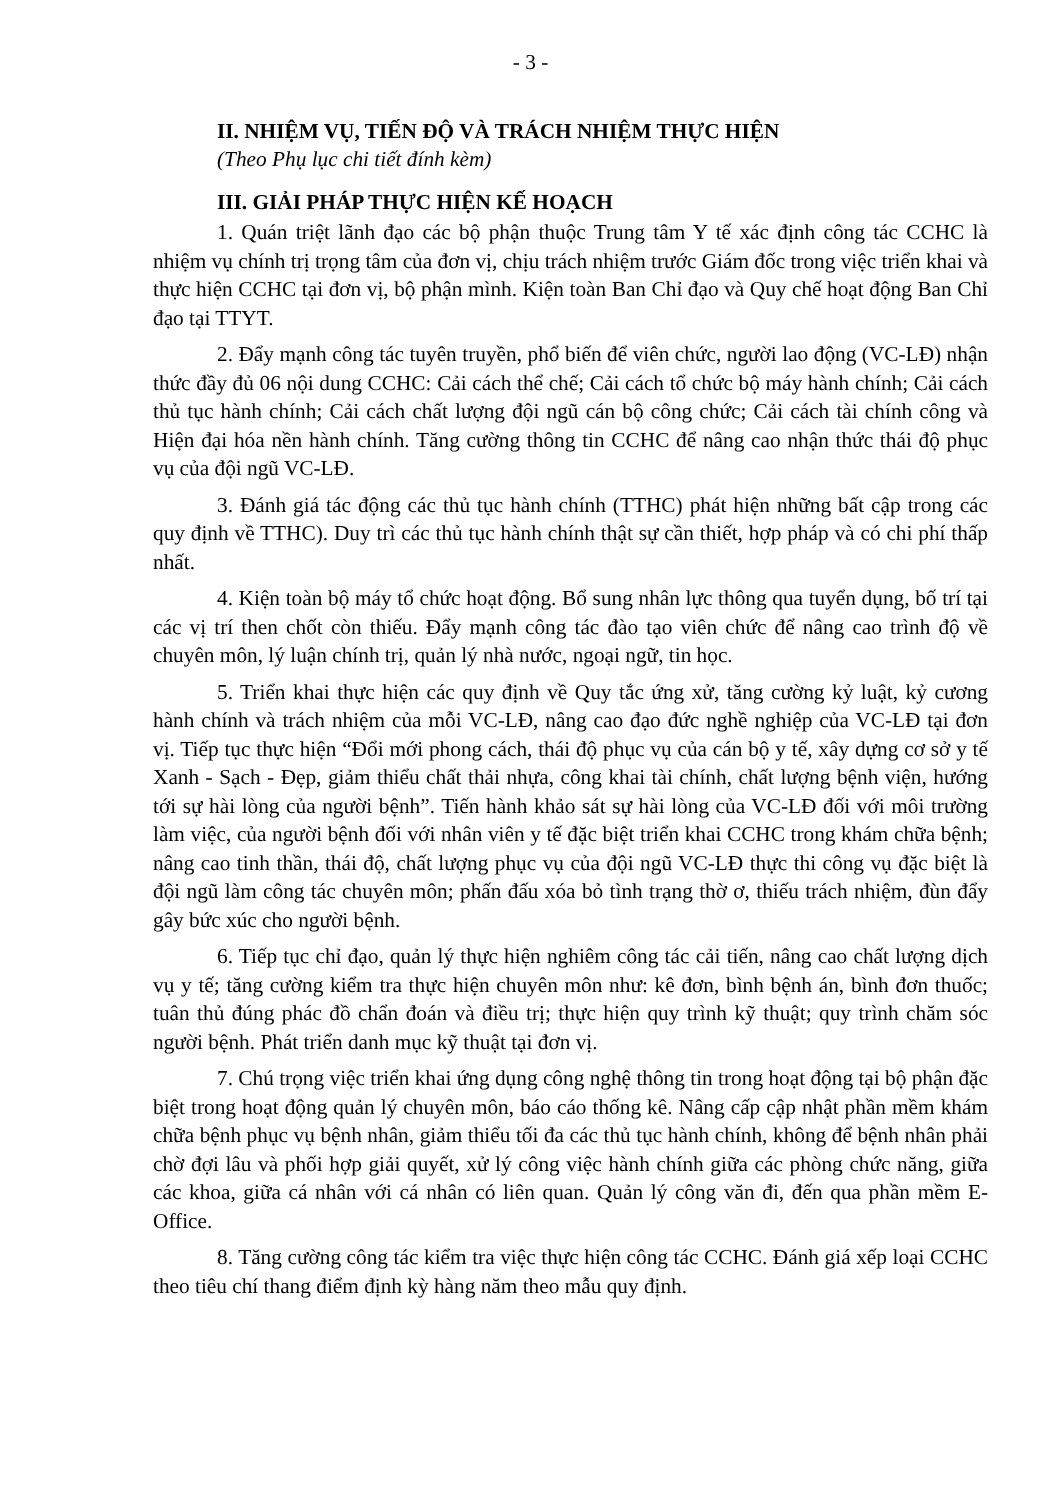- 3 -
II. NHIỆM VỤ, TIẾN ĐỘ VÀ TRÁCH NHIỆM THỰC HIỆN
(Theo Phụ lục chi tiết đính kèm)
III. GIẢI PHÁP THỰC HIỆN KẾ HOẠCH
1. Quán triệt lãnh đạo các bộ phận thuộc Trung tâm Y tế xác định công tác CCHC là nhiệm vụ chính trị trọng tâm của đơn vị, chịu trách nhiệm trước Giám đốc trong việc triển khai và thực hiện CCHC tại đơn vị, bộ phận mình. Kiện toàn Ban Chỉ đạo và Quy chế hoạt động Ban Chỉ đạo tại TTYT.
2. Đẩy mạnh công tác tuyên truyền, phổ biến để viên chức, người lao động (VC-LĐ) nhận thức đầy đủ 06 nội dung CCHC: Cải cách thể chế; Cải cách tổ chức bộ máy hành chính; Cải cách thủ tục hành chính; Cải cách chất lượng đội ngũ cán bộ công chức; Cải cách tài chính công và Hiện đại hóa nền hành chính. Tăng cường thông tin CCHC để nâng cao nhận thức thái độ phục vụ của đội ngũ VC-LĐ.
3. Đánh giá tác động các thủ tục hành chính (TTHC) phát hiện những bất cập trong các quy định về TTHC). Duy trì các thủ tục hành chính thật sự cần thiết, hợp pháp và có chi phí thấp nhất.
4. Kiện toàn bộ máy tổ chức hoạt động. Bổ sung nhân lực thông qua tuyển dụng, bố trí tại các vị trí then chốt còn thiếu. Đẩy mạnh công tác đào tạo viên chức để nâng cao trình độ về chuyên môn, lý luận chính trị, quản lý nhà nước, ngoại ngữ, tin học.
5. Triển khai thực hiện các quy định về Quy tắc ứng xử, tăng cường kỷ luật, kỷ cương hành chính và trách nhiệm của mỗi VC-LĐ, nâng cao đạo đức nghề nghiệp của VC-LĐ tại đơn vị. Tiếp tục thực hiện “Đổi mới phong cách, thái độ phục vụ của cán bộ y tế, xây dựng cơ sở y tế Xanh - Sạch - Đẹp, giảm thiểu chất thải nhựa, công khai tài chính, chất lượng bệnh viện, hướng tới sự hài lòng của người bệnh”. Tiến hành khảo sát sự hài lòng của VC-LĐ đối với môi trường làm việc, của người bệnh đối với nhân viên y tế đặc biệt triển khai CCHC trong khám chữa bệnh; nâng cao tinh thần, thái độ, chất lượng phục vụ của đội ngũ VC-LĐ thực thi công vụ đặc biệt là đội ngũ làm công tác chuyên môn; phấn đấu xóa bỏ tình trạng thờ ơ, thiếu trách nhiệm, đùn đẩy gây bức xúc cho người bệnh.
6. Tiếp tục chỉ đạo, quản lý thực hiện nghiêm công tác cải tiến, nâng cao chất lượng dịch vụ y tế; tăng cường kiểm tra thực hiện chuyên môn như: kê đơn, bình bệnh án, bình đơn thuốc; tuân thủ đúng phác đồ chẩn đoán và điều trị; thực hiện quy trình kỹ thuật; quy trình chăm sóc người bệnh. Phát triển danh mục kỹ thuật tại đơn vị.
7. Chú trọng việc triển khai ứng dụng công nghệ thông tin trong hoạt động tại bộ phận đặc biệt trong hoạt động quản lý chuyên môn, báo cáo thống kê. Nâng cấp cập nhật phần mềm khám chữa bệnh phục vụ bệnh nhân, giảm thiểu tối đa các thủ tục hành chính, không để bệnh nhân phải chờ đợi lâu và phối hợp giải quyết, xử lý công việc hành chính giữa các phòng chức năng, giữa các khoa, giữa cá nhân với cá nhân có liên quan. Quản lý công văn đi, đến qua phần mềm E-Office.
8. Tăng cường công tác kiểm tra việc thực hiện công tác CCHC. Đánh giá xếp loại CCHC theo tiêu chí thang điểm định kỳ hàng năm theo mẫu quy định.